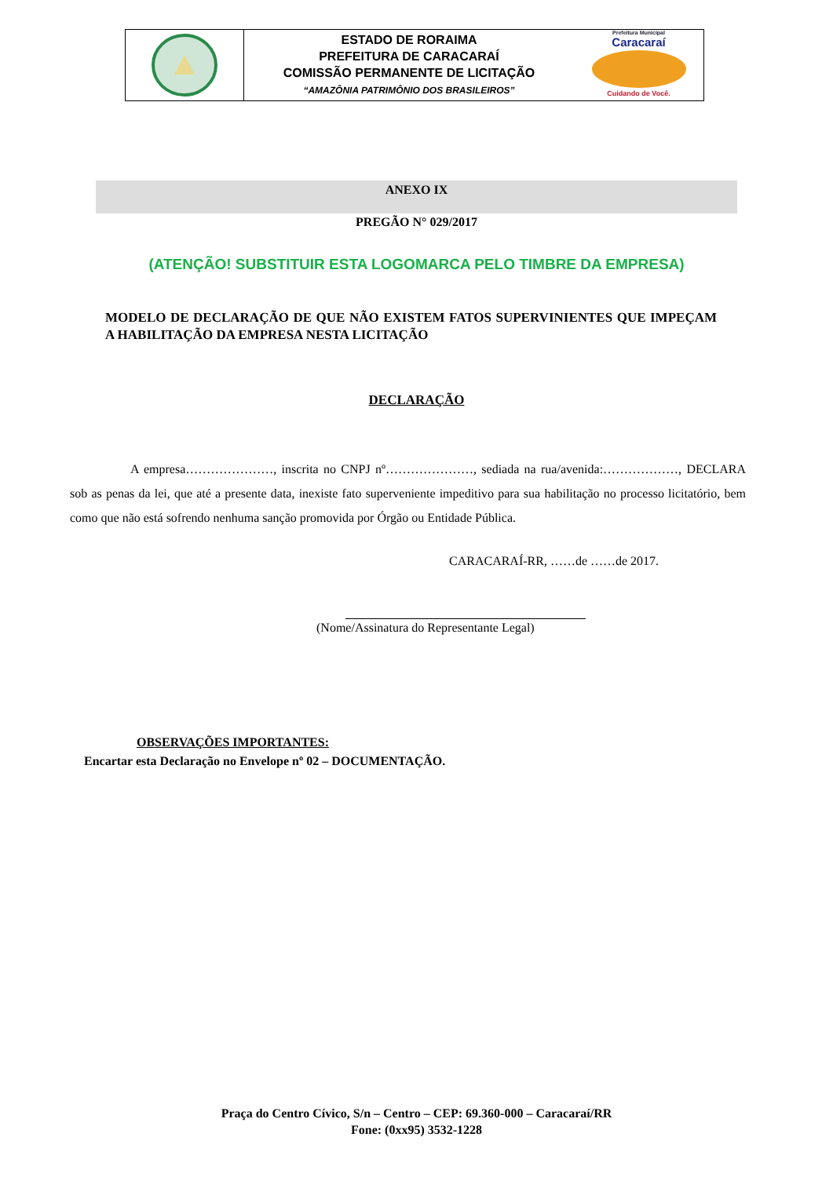ESTADO DE RORAIMA
PREFEITURA DE CARACARAÍ
COMISSÃO PERMANENTE DE LICITAÇÃO
“AMAZÔNIA PATRIMÔNIO DOS BRASILEIROS”
Prefeitura Municipal
Caracaraí
Cuidando de Você.
ANEXO IX
PREGÃO N° 029/2017
(ATENÇÃO! SUBSTITUIR ESTA LOGOMARCA PELO TIMBRE DA EMPRESA)
MODELO DE DECLARAÇÃO DE QUE NÃO EXISTEM FATOS SUPERVINIENTES QUE IMPEÇAM A HABILITAÇÃO DA EMPRESA NESTA LICITAÇÃO
DECLARAÇÃO
A empresa…………………, inscrita no CNPJ nº…………………, sediada na rua/avenida:………………, DECLARA sob as penas da lei, que até a presente data, inexiste fato superveniente impeditivo para sua habilitação no processo licitatório, bem como que não está sofrendo nenhuma sanção promovida por Órgão ou Entidade Pública.
CARACARAÍ-RR, ……de ……de 2017.
(Nome/Assinatura do Representante Legal)
OBSERVAÇÕES IMPORTANTES:
Encartar esta Declaração no Envelope nº 02 – DOCUMENTAÇÃO.
Praça do Centro Cívico, S/n – Centro – CEP: 69.360-000 – Caracaraí/RR
Fone: (0xx95) 3532-1228